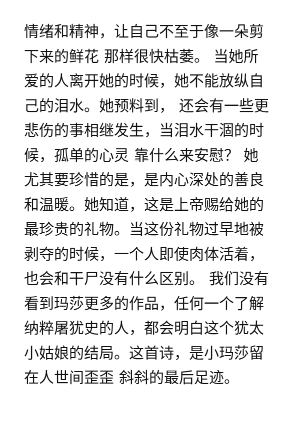情绪和精神，让自己不至于像一朵剪
下来的鲜花 那样很快枯萎。 当她所
爱的人离开她的时候，她不能放纵自
己的泪水。她预料到， 还会有一些更
悲伤的事相继发生，当泪水干涸的时
候，孤单的心灵 靠什么来安慰？ 她
尤其要珍惜的是，是内心深处的善良
和温暖。她知道，这是上帝赐给她的
最珍贵的礼物。当这份礼物过早地被
剥夺的时候，一个人即使肉体活着，
也会和干尸没有什么区别。 我们没有
看到玛莎更多的作品，任何一个了解
纳粹屠犹史的人，都会明白这个犹太
小姑娘的结局。这首诗，是小玛莎留
在人世间歪歪 斜斜的最后足迹。